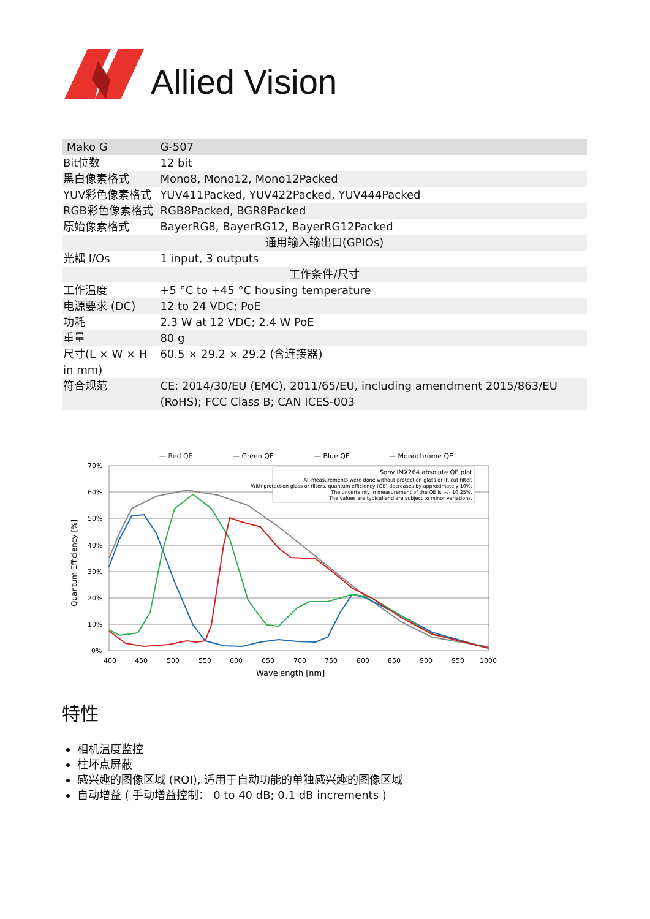Allied Vision
| Mako G | G-507 |
| Bit位数 | 12 bit |
| 黑白像素格式 | Mono8, Mono12, Mono12Packed |
| YUV彩色像素格式 | YUV411Packed, YUV422Packed, YUV444Packed |
| RGB彩色像素格式 | RGB8Packed, BGR8Packed |
| 原始像素格式 | BayerRG8, BayerRG12, BayerRG12Packed |
| 通用输入输出口(GPIOs) | |
| 光耦 I/Os | 1 input, 3 outputs |
| 工作条件/尺寸 | |
| 工作温度 | +5 °C to +45 °C housing temperature |
| 电源要求 (DC) | 12 to 24 VDC; PoE |
| 功耗 | 2.3 W at 12 VDC; 2.4 W PoE |
| 重量 | 80 g |
| 尺寸(L × W × H in mm) | 60.5 × 29.2 × 29.2 (含连接器) |
| 符合规范 | CE: 2014/30/EU (EMC), 2011/65/EU, including amendment 2015/863/EU (RoHS); FCC Class B; CAN ICES-003 |
— Red QE
— Green QE
— Blue QE
— Monochrome QE
70%
60%
50%
40%
30%
20%
10%
0%
400
450
500
550
600
650
700
750
800
850
900
950
1000
Wavelength [nm]
Quantum Efficiency [%]
Sony IMX264 absolute QE plot
All measurements were done without protection glass or IR cut filter.
With protection glass or filters, quantum efficiency (QE) decreases by approximately 10%.
The uncertainty in measurement of the QE is +/- 10.25%.
The values are typical and are subject to minor variations.
特性
相机温度监控
柱坏点屏蔽
感兴趣的图像区域 (ROI), 适用于自动功能的单独感兴趣的图像区域
自动增益 ( 手动增益控制： 0 to 40 dB; 0.1 dB increments )